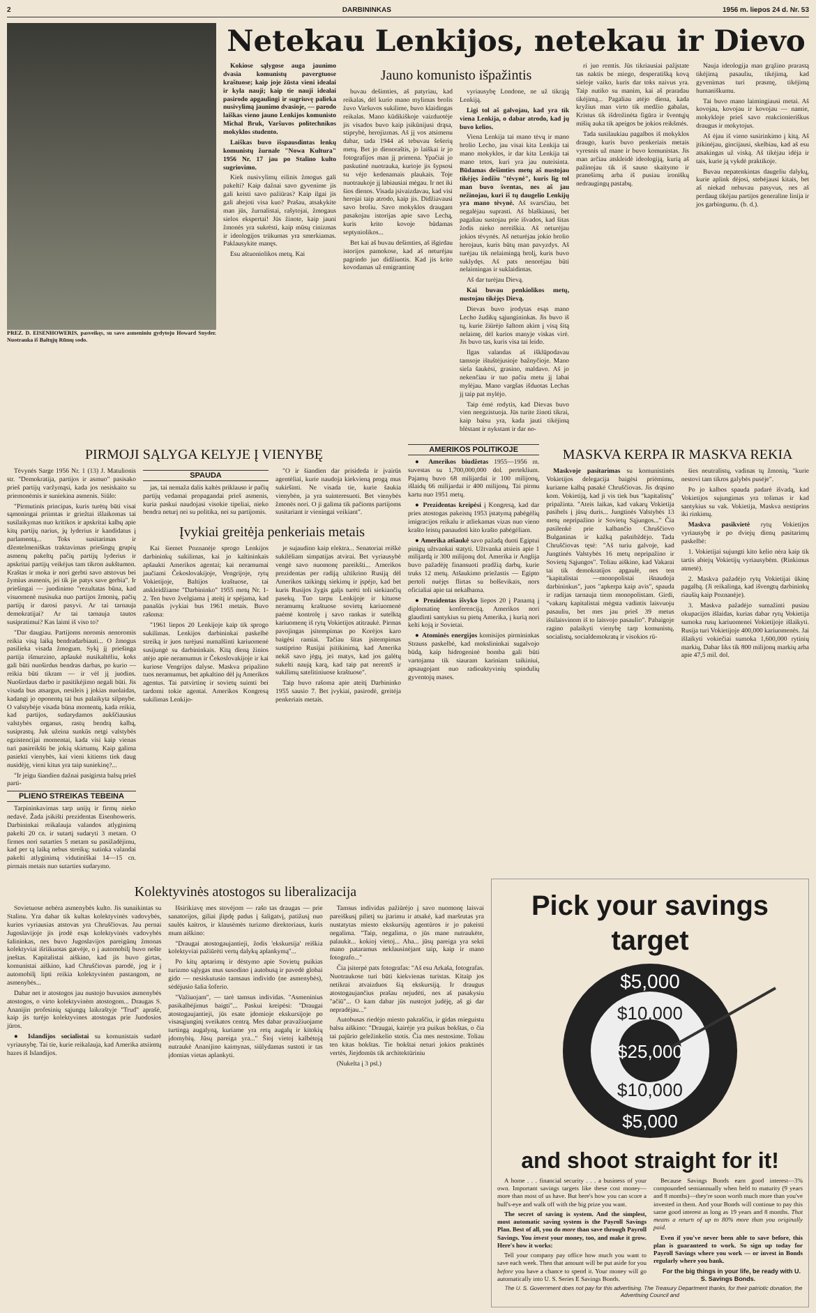2 DARBININKAS 1956 m. liepos 24 d. Nr. 53
PREZ. D. EISENHOWERIS, pasveikęs, su savo asmeniniu gydytoju Howard Snyder. Nuotrauka iš Baltųjų Rūmų sodo.
Netekau Lenkijos, netekau ir Dievo
Kokiose sąlygose auga jaunimo dvasia komunistų pavergtuose kraštuose; kaip joje žūsta vieni idealai ir kyla nauji; kaip tie nauji idealai pasirodo apgaulingi ir sugriuvę palieka nusivylimą jaunimo dvasioje, — parodo laiškas vieno jauno Lenkijos komunisto Michal Bruk, Varšuvos politechnikos mokyklos studento.
Laiškas buvo išspausdintas lenkų komunistų žurnale "Nowa Kultura" 1956 Nr. 17 jau po Stalino kulto sugriovimo.
Kiek nusivylimų eilinis žmogus gali pakelti? Kaip dažnai savo gyvenime jis gali keisti savo pažiūras? Kaip ilgai jis gali abejoti visa kuo? Prašau, atsakykite man jūs, žurnalistai, rašytojai, žmogaus sielos ekspertai! Jūs žinote, kaip jauni žmonės yra sukrėsti, kaip mūsų cinizmas ir ideologijos trūkumas yra smerkiamas. Paklausykite manęs.
Esu aštuoniolikos metų. Kai
Jauno komunisto išpažintis
buvau dešimties, aš patyriau, kad reikalas, dėl kurio mano mylimas brolis žuvo Varšuvos sukilime, buvo klaidingas reikalas. Mano kūdikiškoje vaizduotėje jis visados buvo kaip įsikūnijusi drąsa, stiprybė, herojizmas. Aš jį vos atsimenu dabar, tada 1944 aš tebuvau šešerių metų. Bet jo dienoraštis, jo laiškai ir jo fotografijos man jį primena. Ypačiai jo paskutinė nuotrauka, kurioje jis šypsosi su vėjo kedenamais plaukais. Toje nuotraukoje jį labiausiai mėgau. Ir net iki šios dienos. Visada įsivaizdavau, kad visi herojai taip atrodo, kaip jis. Didžiavausi savo broliu. Savo mokyklos draugam pasakojau istorijas apie savo Lechą, kuris krito kovoje būdamas septyniolikos...
Bet kai aš buvau dešimties, aš išgirdau istorijos pamokose, kad aš neturėjau pagrindo juo didžiuotis. Kad jis krito kovodamas už emigrantinę
vyriausybę Londone, ne už tikrąją Lenkiją.
Ligi tol aš galvojau, kad yra tik viena Lenkija, o dabar atrodo, kad jų buvo kelios.
Viena Lenkija tai mano tėvų ir mano brolio Lecho, jau visai kita Lenkija tai mano mokyklos, ir dar kita Lenkija tai mano tetos, kuri yra jau nuteisinta. Būdamas dešimties metų aš nustojau tikėjęs žodžiu "tėvynė", kuris lig tol man buvo šventas, nes aš jau nežinojau, kuri iš tų daugelio Lenkijų yra mano tėvynė. Aš svarsčiau, bet negalėjau suprasti. Aš blaškiausi, bet pagaliau sustojau prie išvados, kad šitas žodis nieko nereiškia. Aš neturėjau jokios tėvynės. Aš neturėjau jokio brolio herojaus, kuris būtų man pavyzdys. Aš turėjau tik nelaimingą brolį, kuris buvo suklydęs. Aš pats nenorėjau būti nelaimingas ir suklaidintas.
Aš dar turėjau Dievą.
Kai buvau penkiolikos metų, nustojau tikėjęs Dievą.
Dievas buvo įrodytas esąs mano Lecho žudikų sąjungininkas. Jis buvo iš tų, kurie žiūrėjo šaltom akim į visą šitą nelaimę, dėl kurios manyje viskas virė. Jis buvo tas, kuris visa tai leido.
Ilgas valandas aš išklūpodavau tamsoje ištuštėjusioje bažnyčioje. Mano siela šaukėsi, grasino, maldavo. Aš jo nekenčiau ir tuo pačiu metu jį labai mylėjau. Mano vargšas išduotas Lechas jį taip pat mylėjo.
Taip ėmė rodytis, kad Dievas buvo vien neegzistuoja. Jūs turite žinoti tikrai, kaip baisu yra, kada jauti tikėjimą blėstant ir nykstant ir dar no-
ri juo remtis. Jūs tikriausiai pažįstate tas naktis be miego, desperatišką kovą sieloje vaiko, kuris dar toks naivus yra. Taip nutiko su manim, kai aš praradau tikėjimą... Pagaliau atėjo diena, kada kryžius man virto tik medžio gabalas, Kristus tik išdrožinėta figūra ir šventųjų mišių auka tik apeigos be jokios reikšmės.
Tada susilaukiau pagalbos iš mokyklos draugo, kuris buvo penkeriais metais vyresnis už mane ir buvo komunistas. Jis man arčiau atskleidė ideologiją, kurią aš pažinojau tik iš sauso skaitymo ir pranešimų arba iš pusiau ironiškų nedraugingų pastabų.
Nauja ideologija man grąžino prarastą tikėjimą pasauliu, tikėjimą, kad gyvenimas turi prasmę, tikėjimą humaniškumu.
Tai buvo mano laimingiausi metai. Aš kovojau, kovojau ir kovojau — namie, mokykloje prieš savo reakcionieriškus draugus ir mokytojus.
Aš ėjau iš vieno susirinkimo į kitą. Aš įtikinėjau, gincijausi, skelbiau, kad aš esu atsakingas už viską. Aš tikėjau idėja ir tais, kurie ją vykdė praktikoje.
Buvau nepatenkintas daugeliu dalykų, kurie aplink dėjosi, stebėjausi kitais, bet aš niekad nebuvau pasyvus, nes aš perdaug tikėjau partijos generaline linija ir jos garbingumu. (b. d.).
PIRMOJI SĄLYGA KELYJE Į VIENYBĘ
Tėvynės Sarge 1956 Nr. 1 (13) J. Matulionis str. "Demokratija, partijos ir asmuo" pasisako prieš partijų varžymąsi, kada jos nesiskaito su priemonėmis ir suniekina asmenis. Siūlo:
"Pirmutinis principas, kuris turėtų būti visai sąmoningai priimtas ir griežtai išlaikomas tai susilaikymas nuo kritikos ir apskritai kalbų apie kitų partijų narius, jų lyderius ir kandidatus į parlamentą... Toks susitarimas ir džentelmeniškas traktavimas priešingų grupių asmenų pakeltų pačių partijų lyderius ir apskritai partijų veikėjus tam tikron aukštumon. Kraštas ir moka ir nori gerbti savo atstovus bei žymius asmenis, jei tik jie patys save gerbia". Ir priešingai — juodinimo "rezultatas būna, kad visuomenė nusisuka nuo partijos žmonių, pačių partijų ir darosi pasyvi. Ar tai tarnauja demokratijai? Ar tai tarnauja tautos susipratimui? Kas laimi iš viso to?
"Dar daugiau. Partijoms noromis nenoromis reikia visą laiką bendradarbiauti... O žmogus pasilieka visada žmogum. Sykį jį priešinga partija išmurzino, apšaukė nusikaltėliu, koks gali būti nuoširdus bendras darbas, po kurio — reikia būti tikram — ir vėl jį juodins. Nuoširdaus darbo ir pasitikėjimo negali būti. Jis visada bus atsargus, nesileis į jokias nuolaidas, kadangi jo oponentų tai bus palaikyta silpnybe. O valstybėje visada būna momentų, kada reikia, kad partijos, sudarydamos aukščiausius valstybės organus, rastų bendrą kalbą, susiprastų. Juk užeina sunkūs netgi valstybės egzistencijai momentai, kada visi kaip vienas turi pasireikšti be jokių skirtumų. Kaip galima pasiekti vienybės, kai vieni kitiems tiek daug nusidėję, vieni kitus yra taip suniekinę?...
"Ir jeigu šiandien dažnai pasigirsta balsų prieš parti-
PLIENO STREIKAS TEBEINA
Tarpininkavimas tarp unijų ir firmų nieko nedavė. Žada įsikišti prezidentas Eisenhoweris. Darbininkai reikalauja valandos atlyginimą pakelti 20 cn. ir sutartį sudaryti 3 metam. O firmos nori sutarties 5 metam su pasižadėjimu, kad per tą laiką nebus streikų; sutinka valandai pakelti atlyginimą vidutiniškai 14—15 cn. pirmais metais nuo sutarties sudarymo.
SPAUDA
jas, tai nemaža dalis kaltės priklauso ir pačių partijų vedamai propagandai prieš asmenis, kuria paskui naudojasi visokie tipeliai, nieko bendra neturį nei su politika, nei su partijomis.
"O ir šiandien dar prisideda ir įvairūs agentėliai, kurie naudoja kiekvieną progą mus sukiršinti. Ne visada tie, kurie šaukia vienybėn, ja yra suinteresuoti. Bet vienybės žmonės nori. O ji galima tik pačioms partijoms susitariant ir vieningai veikiant".
Įvykiai greitėja penkeriais metais
Kai šiemet Poznanėje sprogo Lenkijos darbininkų sukilimas, kai jo kaltininkais apšaukti Amerikos agentai; kai neramumai jaučiami Čekoslovakijoje, Vengrijoje, rytų Vokietijoje, Baltijos kraštuose, tai atskleidžiame "Darbininko" 1955 metų Nr. 1-2. Ten buvo žvelgiama į ateitį ir spėjama, kad panašūs įvykiai bus 1961 metais. Buvo rašoma:
"1961 liepos 20 Lenkijoje kaip tik sprogo sukilimas. Lenkijos darbininkai paskelbė streiką ir juos turėjusi numalšinti kariuomenė susijungė su darbininkais. Kitą dieną žinios atėjo apie neramumus ir Čekoslovakijoje ir kai kuriose Vengrijos dalyse. Maskva pripažino tuos neramumus, bet apkaltino dėl jų Amerikos agentus. Tai patvirtinę ir sovietų suimti bei tardomi tokie agentai. Amerikos Kongresą sukilimas Lenkijo-
je sujaudino kaip elektra... Senatoriai reiškė sukilėliam simpatijas atvirai. Bet vyriausybė vengė savo nuomonę pareikšti... Amerikos prezidentas per radiją užtikrino Rusiją dėl Amerikos taikingų siekimų ir įspėjo, kad bet kuris Rusijos žygis galįs turėti toli siekiančių pasekų. Tuo tarpu Lenkijoje ir kituose neramumų kraštuose sovietų kariuomenė paėmė kontrolę į savo rankas ir sutelktą kariuomenę iš rytų Vokietijos atitraukė. Pirmas pavojingas įsitempimas po Korėjos karo baigėsi ramiai. Tačiau šitas įsitempimas sustiprino Rusijai įsitikinimą, kad Amerika nekiš savo jėgų, jei matys, kad jos galėtų sukelti naują karą, kad taip pat neremS ir sukilimų satelitiniuose kraštuose".
Taip buvo rašoma apie ateitį Darbininko 1955 sausio 7. Bet įvykiai, pasirodė, greitėja penkeriais metais.
AMERIKOS POLITIKOJE
● Amerikos biudžetas 1955—1956 m. suvestas su 1,700,000,000 dol. perteklium. Pajamų buvo 68 milijardai ir 100 milijonų, išlaidų 66 milijardai ir 400 milijonų. Tai pirmu kartu nuo 1951 metų.
● Prezidentas kreipėsi į Kongresą, kad dar pries atostogas pakeistų 1953 įstatymą pabėgėlių imigracijos reikalu ir atliekamas vizas nuo vieno krašto leistų panaudoti kito krašto pabėgėliam.
● Amerika atšaukė savo pažadą duoti Egiptui pinigų užtvankai statyti. Užtvanka atsieis apie 1 milijardą ir 300 milijonų dol. Amerika ir Anglija buvo pažadėję finansuoti pradžią darbų, kurie truks 12 metų. Atšaukimo priežastis — Egipto pertoli nuėjęs flirtas su bolševikais, nors oficialiai apie tai nekalbama.
● Prezidentas išvyko liepos 20 į Panamą į diplomatinę konferenciją. Amerikos nori glaudinti santykius su pietų Amerika, į kurią nori kelti koją ir Sovietai.
● Atominės energijos komisijos pirmininkas Strauss paskelbė, kad mokslininkai sugalvojo būdą, kaip hidrogeninė bomba gali būti vartojama tik siauram kariniam taikiniui, apsaugojant nuo radioaktyvinių spindulių gyventojų mases.
MASKVA KERPA IR MASKVA REKIA
Maskvoje pasitarimas su komunistinės Vokietijos delegacija baigėsi priėmimu, kuriame kalbą pasakė Chruščiovas. Jis drąsino kom. Vokietiją, kad ji vis tiek bus "kapitalistų" pripažinta. "Ateis laikas, kad vakarų Vokietija pasibels į jūsų duris... Jungtinės Valstybės 13 metų nepripažino ir Sovietų Sąjungos..." Čia pasilenkė prie kalbančio Chruščiovo Bulganinas ir kažką pašnibždėjo. Tada Chruščiovas tęsė: "Aš turiu galvoje, kad Jungtinės Valstybės 16 metų nepripažino ir Sovietų Sąjungos". Toliau aiškino, kad Vakarai tai tik demokratijos apgaulė, nes ten "kapitalistai —monopolistai išnaudoja darbininkus", juos "apkerpa kaip avis", spauda ir radijas tarnauja tiem monopolistam. Girdi, "vakarų kapitalistai mėgsta vadintis laisvuoju pasauliu, bet mes jau prieš 39 metus išsilaisvinom iš to laisvojo pasaulio". Pabaigoje ragino palaikyti vienybę tarp komunistų, socialistų, socialdemokratų ir visokios rū-
šies neutralistų, vadinas tų žmonių, "kurie nestovi tam tikros galybės pusėje".
Po jo kalbos spauda padarė išvadą, kad Vokietijos sujungimas yra tolimas ir kad santykius su vak. Vokietija, Maskva nestiprins iki rinkimų.
Maskva pasikvietė rytų Vokietijos vyriausybę ir po dviejų dienų pasitarimų paskelbė:
1. Vokietijai sujungti kito kelio nėra kaip tik tartis abiejų Vokietijų vyriausybėm. (Rinkimus atmetė).
2. Maskva pažadėjo rytų Vokietijai ūkinę pagalbą. (Ji reikalinga, kad išvengtų darbininkų riaušių kaip Poznanėje).
3. Maskva pažadėjo sumažinti pusiau okupacijos išlaidas, kurias dabar rytų Vokietija sumoka rusų kariuomenei Vokietijoje išlaikyti. Rusija turi Vokietijoje 400,000 kariuomenės. Jai išlaikyti vokiečiai sumoka 1,600,000 rytinių markių, Dabar liks tik 800 milijonų markių arba apie 47,5 mil. dol.
Kolektyvinės atostogos su liberalizacija
Sovietuose nebėra asmenybės kulto. Jis sunaikintas su Stalinu. Yra dabar tik kultas kolektyvinės vadovybės, kurios vyriausias atstovas yra Chruščiovas. Jau pernai Jugoslavijoje jis įrodė esąs kolektyvinės vadovybės šalininkas, nes buvo Jugoslavijos pareigūnų žmonas kolektyviai išriikuotas gatvėje, o į automobilį buvo nešte įneštas. Kapitalistai aiškino, kad jis buvo girtas, komunistai aiškino, kad Chruščiovas parodė, jog ir į automobilį lipti reikia kolektyvinėm pastangom, ne asmenybės...
Dabar net ir atostogos jau nustojo buvusios asmenybės atostogos, o virto kolektyvinėm atostogom... Draugas S. Ananijin profesinių sąjungų laikraštyje "Trud" aprašė, kaip jis turėjo kolektyvines atostogas prie Juodosios jūros.
● Islandijos socialistai su komunistais sudarė vyriausybę. Tai tie, kurie reikalauja, kad Amerika atsiimtų bazes iš Islandijos.
Išsirikiavę mes stovėjom — rašo tas draugas — prie sanatorijos, giliai įlipdę padus į šaligatvį, patižusį nuo saulės kaitros, ir klausėmės turizmo direktoriaus, kuris mum aiškino:
"Draugai atostogaujantieji, žodis 'ekskursija' reiškia kolektyviai pažiūrėti vertų dalykų aplankymą"...
Po kitų aptarimų ir dėstymo apie Sovietų puikias turizmo sąlygas mus susodino į autobusą ir pavedė globai gido — nesiskutusio tamsaus individo (ne asmenybės), sėdėjusio šalia šoferio.
"Važiuojam", — tarė tamsus individas. "Asmeninius pasikalbėjimus baigti"... Paskui kreipėsi: "Draugai atostogaujantieji, jūs esate įdomioje ekskursijoje po visasąjunginį sveikatos centrą. Mes dabar pravažiuojame turtingą augalyną, kuriame yra retų augalų ir kitokių įdomybių. Jūsų pareiga yra..." Šioj vietoj kalbėtoją nutraukė Ananijino kaimynas, siūlydamas sustoti ir tas įdomias vietas aplankyti.
Tamsus individas pažiūrėjo į savo nuomonę laisvai pareiškusį pilietį su įtarimu ir atsakė, kad maršrutas yra nustatytas miesto ekskursijų agentūros ir jo pakeisti negalima. "Taip, negalima, o jūs mane nutraukėte, palaukit... kokioj vietoj... Aha... jūsų pareiga yra sekti mano pataramus neklausinėjant taip, kaip ir mano fotografo..."
Čia įsiterpė pats fotografas: "Aš esu Arkaša, fotografas. Nuotraukose turi būti kiekvienas turistas. Kitaip jos netikrai atvaizduos šią ekskursiją. Ir draugus atostogaujančius prašau nejudėti, nes aš pasakysiu "ačiū"... O kam dabar jūs nustojot judėję, aš gi dar nepradėjau..."
Autobusas riedėjo miesto pakraščiu, ir gidas mieguistu balsu aiškino: "Draugai, kairėje yra puikus bokštas, o čia tai pajūrio geležinkelio stotis. Čia mes nestosime. Toliau ten kitas bokštas. Tie bokštai neturi jokios praktinės vertės, Jiejdomūs tik architektūriniu
(Nukelta į 3 psl.)
Pick your savings target
$5,000
$10,000
$25,000
$10,000
$5,000
and shoot straight for it!
A home . . . financial security . . . a business of your own. Important savings targets like these cost money—more than most of us have. But here's how you can score a bull's-eye and walk off with the big prize you want.
The secret of saving is system. And the simplest, most automatic saving system is the Payroll Savings Plan. Best of all, you do more than save through Payroll Savings. You invest your money, too, and make it grow. Here's how it works:
Tell your company pay office how much you want to save each week. Then that amount will be put aside for you before you have a chance to spend it. Your money will go automatically into U. S. Series E Savings Bonds.
Because Savings Bonds earn good interest—3% compounded semiannually when held to maturity (9 years and 8 months)—they're soon worth much more than you've invested in them. And your Bonds will continue to pay this same good interest as long as 19 years and 8 months. That means a return of up to 80% more than you originally paid.
Even if you've never been able to save before, this plan is guaranteed to work. So sign up today for Payroll Savings where you work — or invest in Bonds regularly where you bank.
For the big things in your life, be ready with U. S. Savings Bonds.
The U. S. Government does not pay for this advertising. The Treasury Department thanks, for their patriotic donation, the Advertising Council and